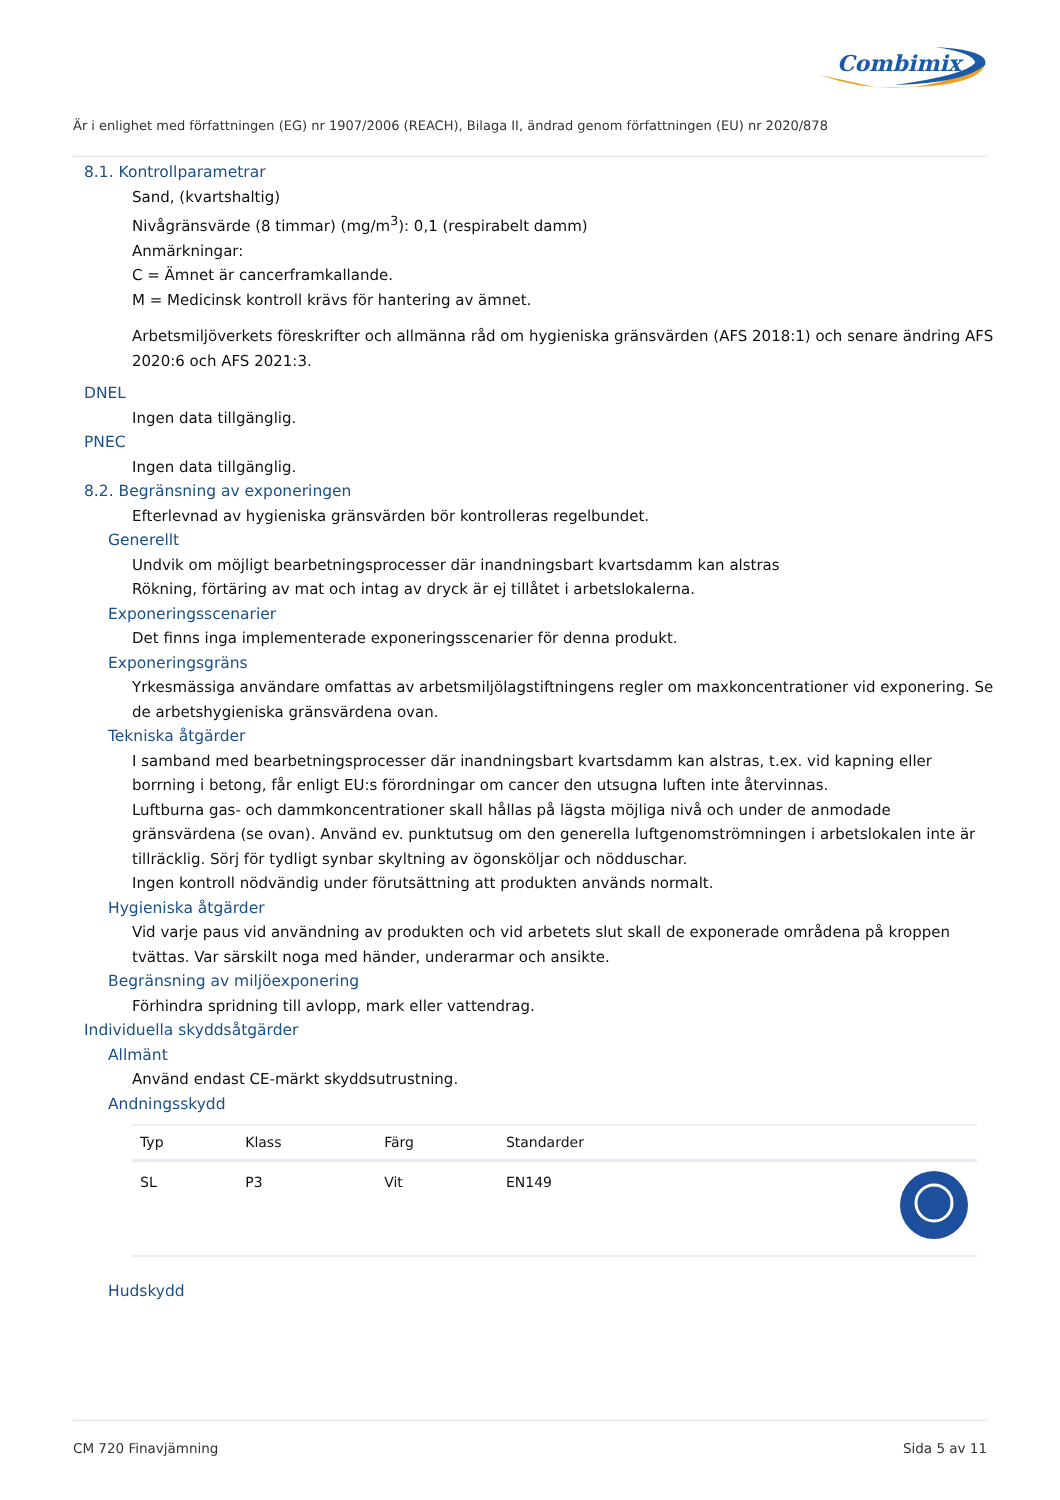Combimix
Är i enlighet med författningen (EG) nr 1907/2006 (REACH), Bilaga II, ändrad genom författningen (EU) nr 2020/878
8.1. Kontrollparametrar
Sand, (kvartshaltig)
Nivågränsvärde (8 timmar) (mg/m<sup>3</sup>): 0,1 (respirabelt damm)
Anmärkningar:
C = Ämnet är cancerframkallande.
M = Medicinsk kontroll krävs för hantering av ämnet.
Arbetsmiljöverkets föreskrifter och allmänna råd om hygieniska gränsvärden (AFS 2018:1) och senare ändring AFS 2020:6 och AFS 2021:3.
DNEL
Ingen data tillgänglig.
PNEC
Ingen data tillgänglig.
8.2. Begränsning av exponeringen
Efterlevnad av hygieniska gränsvärden bör kontrolleras regelbundet.
Generellt
Undvik om möjligt bearbetningsprocesser där inandningsbart kvartsdamm kan alstras
Rökning, förtäring av mat och intag av dryck är ej tillåtet i arbetslokalerna.
Exponeringsscenarier
Det finns inga implementerade exponeringsscenarier för denna produkt.
Exponeringsgräns
Yrkesmässiga användare omfattas av arbetsmiljölagstiftningens regler om maxkoncentrationer vid exponering. Se de arbetshygieniska gränsvärdena ovan.
Tekniska åtgärder
I samband med bearbetningsprocesser där inandningsbart kvartsdamm kan alstras, t.ex. vid kapning eller borrning i betong, får enligt EU:s förordningar om cancer den utsugna luften inte återvinnas.
Luftburna gas- och dammkoncentrationer skall hållas på lägsta möjliga nivå och under de anmodade gränsvärdena (se ovan). Använd ev. punktutsug om den generella luftgenomströmningen i arbetslokalen inte är tillräcklig. Sörj för tydligt synbar skyltning av ögonsköljar och nödduschar.
Ingen kontroll nödvändig under förutsättning att produkten används normalt.
Hygieniska åtgärder
Vid varje paus vid användning av produkten och vid arbetets slut skall de exponerade områdena på kroppen tvättas. Var särskilt noga med händer, underarmar och ansikte.
Begränsning av miljöexponering
Förhindra spridning till avlopp, mark eller vattendrag.
Individuella skyddsåtgärder
Allmänt
Använd endast CE-märkt skyddsutrustning.
Andningsskydd
| Typ | Klass | Färg | Standarder | |
| --- | --- | --- | --- | --- |
| SL | P3 | Vit | EN149 | |
Hudskydd
CM 720 Finavjämning Sida 5 av 11